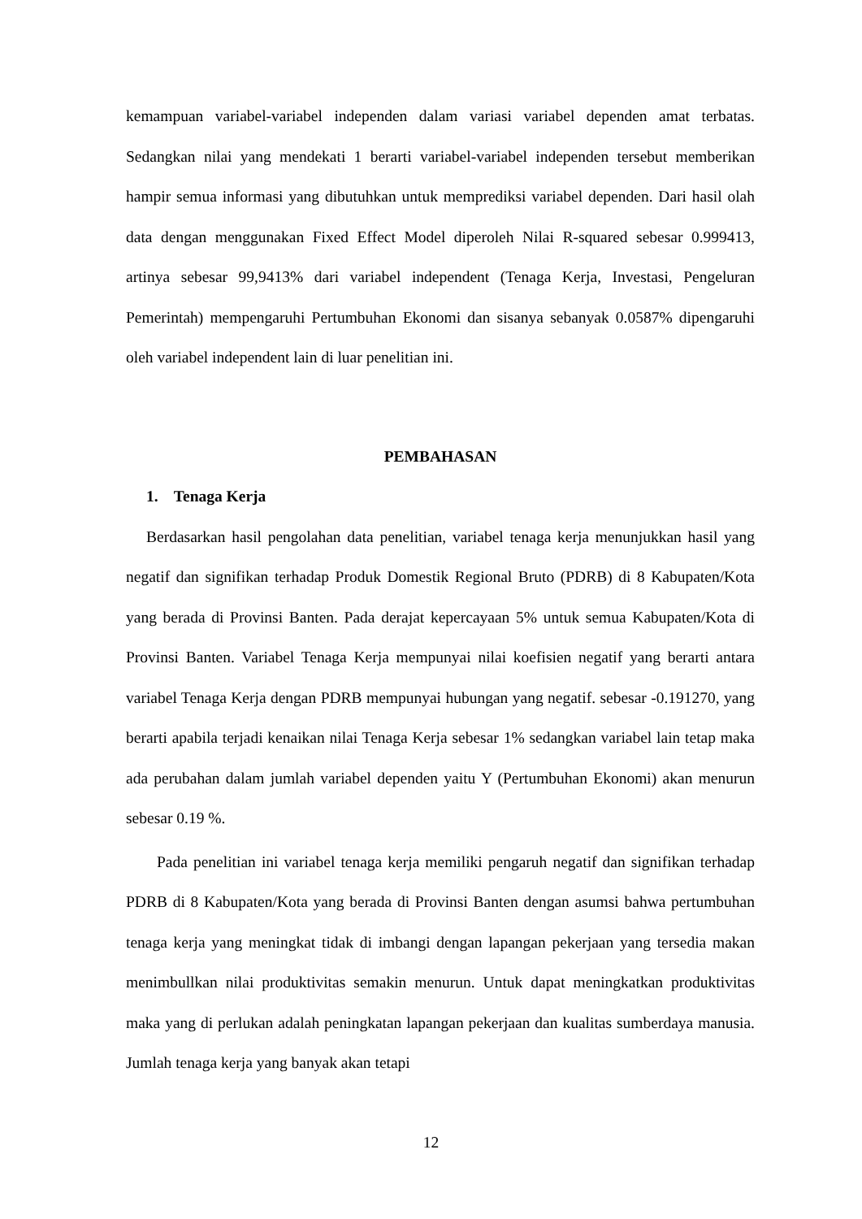kemampuan variabel-variabel independen dalam variasi variabel dependen amat terbatas. Sedangkan nilai yang mendekati 1 berarti variabel-variabel independen tersebut memberikan hampir semua informasi yang dibutuhkan untuk memprediksi variabel dependen. Dari hasil olah data dengan menggunakan Fixed Effect Model diperoleh Nilai R-squared sebesar 0.999413, artinya sebesar 99,9413% dari variabel independent (Tenaga Kerja, Investasi, Pengeluran Pemerintah) mempengaruhi Pertumbuhan Ekonomi dan sisanya sebanyak 0.0587% dipengaruhi oleh variabel independent lain di luar penelitian ini.
PEMBAHASAN
1. Tenaga Kerja
Berdasarkan hasil pengolahan data penelitian, variabel tenaga kerja menunjukkan hasil yang negatif dan signifikan terhadap Produk Domestik Regional Bruto (PDRB) di 8 Kabupaten/Kota yang berada di Provinsi Banten. Pada derajat kepercayaan 5% untuk semua Kabupaten/Kota di Provinsi Banten. Variabel Tenaga Kerja mempunyai nilai koefisien negatif yang berarti antara variabel Tenaga Kerja dengan PDRB mempunyai hubungan yang negatif. sebesar -0.191270, yang berarti apabila terjadi kenaikan nilai Tenaga Kerja sebesar 1% sedangkan variabel lain tetap maka ada perubahan dalam jumlah variabel dependen yaitu Y (Pertumbuhan Ekonomi) akan menurun sebesar 0.19 %.
Pada penelitian ini variabel tenaga kerja memiliki pengaruh negatif dan signifikan terhadap PDRB di 8 Kabupaten/Kota yang berada di Provinsi Banten dengan asumsi bahwa pertumbuhan tenaga kerja yang meningkat tidak di imbangi dengan lapangan pekerjaan yang tersedia makan menimbullkan nilai produktivitas semakin menurun. Untuk dapat meningkatkan produktivitas maka yang di perlukan adalah peningkatan lapangan pekerjaan dan kualitas sumberdaya manusia. Jumlah tenaga kerja yang banyak akan tetapi
12